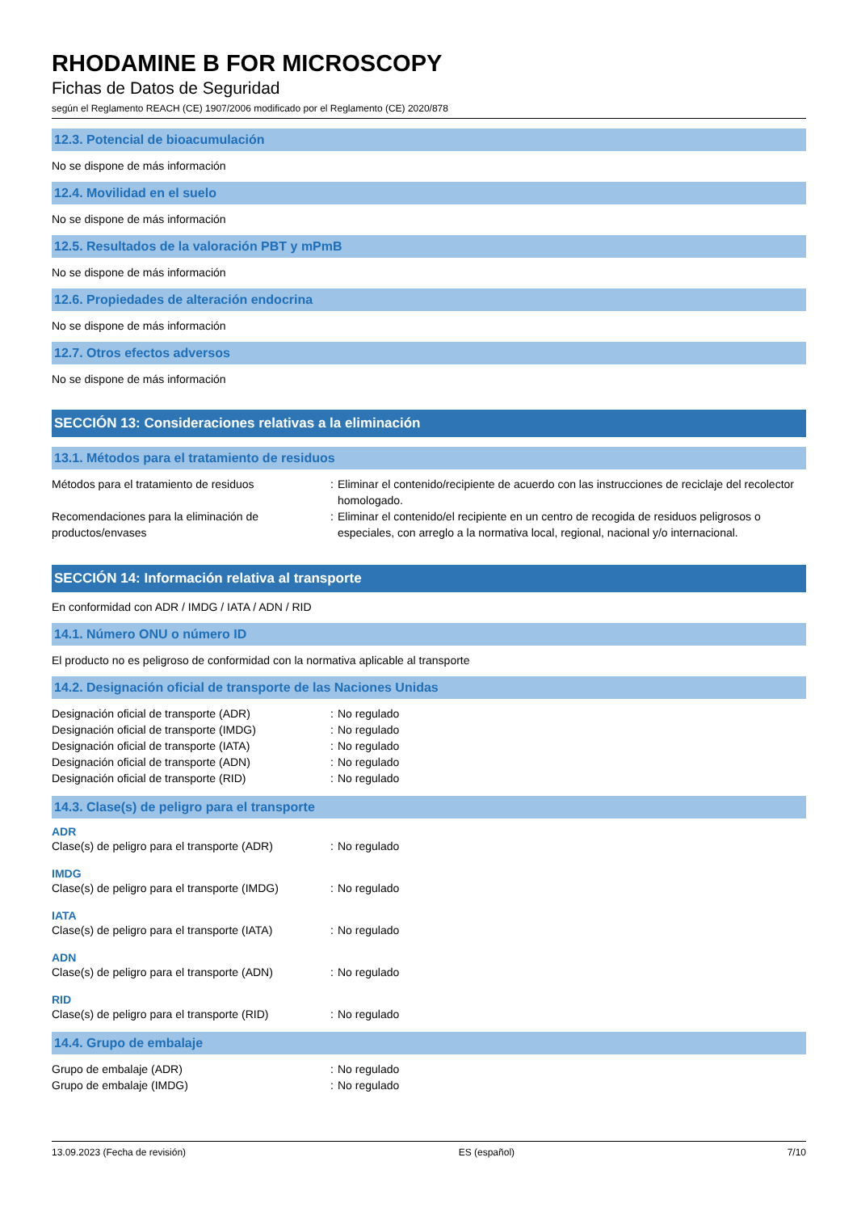RHODAMINE B FOR MICROSCOPY
Fichas de Datos de Seguridad
según el Reglamento REACH (CE) 1907/2006 modificado por el Reglamento (CE) 2020/878
12.3. Potencial de bioacumulación
No se dispone de más información
12.4. Movilidad en el suelo
No se dispone de más información
12.5. Resultados de la valoración PBT y mPmB
No se dispone de más información
12.6. Propiedades de alteración endocrina
No se dispone de más información
12.7. Otros efectos adversos
No se dispone de más información
SECCIÓN 13: Consideraciones relativas a la eliminación
13.1. Métodos para el tratamiento de residuos
| Métodos para el tratamiento de residuos | : | Eliminar el contenido/recipiente de acuerdo con las instrucciones de reciclaje del recolector homologado. |
| Recomendaciones para la eliminación de productos/envases | : | Eliminar el contenido/el recipiente en un centro de recogida de residuos peligrosos o especiales, con arreglo a la normativa local, regional, nacional y/o internacional. |
SECCIÓN 14: Información relativa al transporte
En conformidad con ADR / IMDG / IATA / ADN / RID
14.1. Número ONU o número ID
El producto no es peligroso de conformidad con la normativa aplicable al transporte
14.2. Designación oficial de transporte de las Naciones Unidas
| Designación oficial de transporte (ADR) | : | No regulado |
| Designación oficial de transporte (IMDG) | : | No regulado |
| Designación oficial de transporte (IATA) | : | No regulado |
| Designación oficial de transporte (ADN) | : | No regulado |
| Designación oficial de transporte (RID) | : | No regulado |
14.3. Clase(s) de peligro para el transporte
ADR
| Clase(s) de peligro para el transporte (ADR) | : | No regulado |
IMDG
| Clase(s) de peligro para el transporte (IMDG) | : | No regulado |
IATA
| Clase(s) de peligro para el transporte (IATA) | : | No regulado |
ADN
| Clase(s) de peligro para el transporte (ADN) | : | No regulado |
RID
| Clase(s) de peligro para el transporte (RID) | : | No regulado |
14.4. Grupo de embalaje
| Grupo de embalaje (ADR) | : | No regulado |
| Grupo de embalaje (IMDG) | : | No regulado |
13.09.2023 (Fecha de revisión) ES (español) 7/10